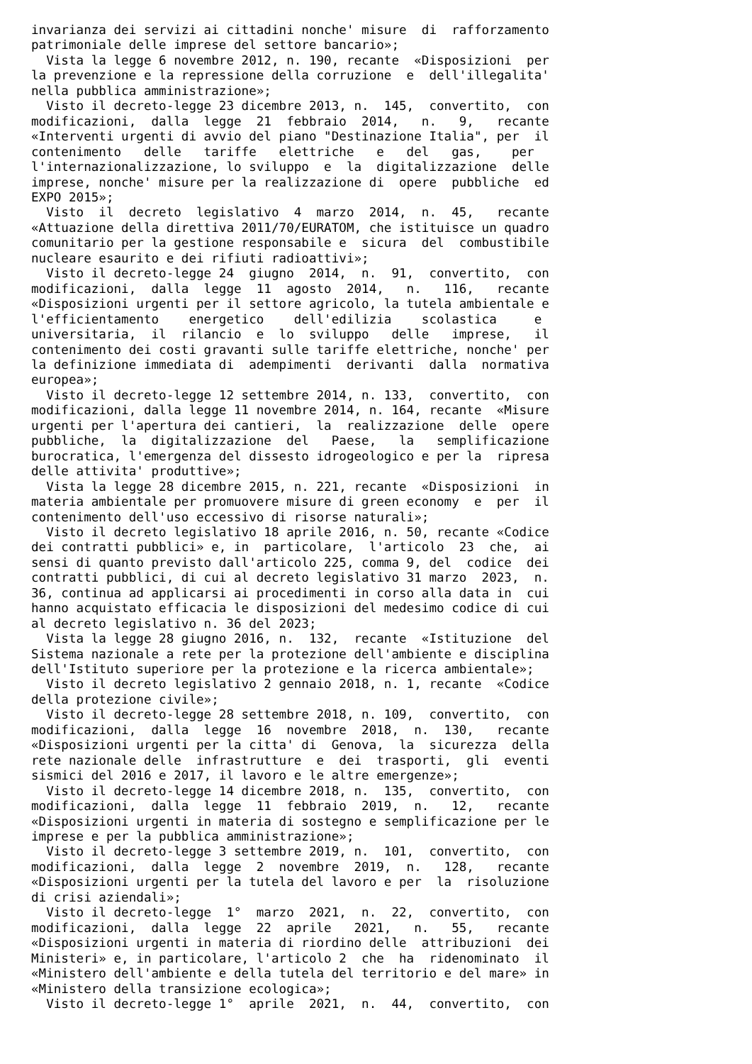invarianza dei servizi ai cittadini nonche' misure  di  rafforzamento
patrimoniale delle imprese del settore bancario»;
  Vista la legge 6 novembre 2012, n. 190, recante  «Disposizioni  per
la prevenzione e la repressione della corruzione  e  dell'illegalita'
nella pubblica amministrazione»;
  Visto il decreto-legge 23 dicembre 2013, n.  145,  convertito,  con
modificazioni,  dalla  legge  21  febbraio  2014,   n.   9,   recante
«Interventi urgenti di avvio del piano "Destinazione Italia", per  il
contenimento   delle   tariffe   elettriche   e   del   gas,    per
l'internazionalizzazione, lo sviluppo  e  la  digitalizzazione  delle
imprese, nonche' misure per la realizzazione di  opere  pubbliche  ed
EXPO 2015»;
  Visto  il  decreto  legislativo  4  marzo  2014,  n.  45,   recante
«Attuazione della direttiva 2011/70/EURATOM, che istituisce un quadro
comunitario per la gestione responsabile e  sicura  del  combustibile
nucleare esaurito e dei rifiuti radioattivi»;
  Visto il decreto-legge 24  giugno  2014,  n.  91,  convertito,  con
modificazioni,  dalla  legge  11  agosto  2014,   n.   116,   recante
«Disposizioni urgenti per il settore agricolo, la tutela ambientale e
l'efficientamento    energetico    dell'edilizia    scolastica     e
universitaria,  il  rilancio  e  lo  sviluppo   delle   imprese,   il
contenimento dei costi gravanti sulle tariffe elettriche, nonche' per
la definizione immediata di  adempimenti  derivanti  dalla  normativa
europea»;
  Visto il decreto-legge 12 settembre 2014, n. 133,  convertito,  con
modificazioni, dalla legge 11 novembre 2014, n. 164, recante  «Misure
urgenti per l'apertura dei cantieri,  la  realizzazione  delle  opere
pubbliche,  la  digitalizzazione  del   Paese,   la   semplificazione
burocratica, l'emergenza del dissesto idrogeologico e per la  ripresa
delle attivita' produttive»;
  Vista la legge 28 dicembre 2015, n. 221, recante  «Disposizioni  in
materia ambientale per promuovere misure di green economy  e  per  il
contenimento dell'uso eccessivo di risorse naturali»;
  Visto il decreto legislativo 18 aprile 2016, n. 50, recante «Codice
dei contratti pubblici» e, in  particolare,  l'articolo  23  che,  ai
sensi di quanto previsto dall'articolo 225, comma 9, del  codice  dei
contratti pubblici, di cui al decreto legislativo 31 marzo  2023,  n.
36, continua ad applicarsi ai procedimenti in corso alla data in  cui
hanno acquistato efficacia le disposizioni del medesimo codice di cui
al decreto legislativo n. 36 del 2023;
  Vista la legge 28 giugno 2016, n.  132,  recante  «Istituzione  del
Sistema nazionale a rete per la protezione dell'ambiente e disciplina
dell'Istituto superiore per la protezione e la ricerca ambientale»;
  Visto il decreto legislativo 2 gennaio 2018, n. 1, recante  «Codice
della protezione civile»;
  Visto il decreto-legge 28 settembre 2018, n. 109,  convertito,  con
modificazioni,  dalla  legge  16  novembre  2018,  n.  130,   recante
«Disposizioni urgenti per la citta' di  Genova,  la  sicurezza  della
rete nazionale delle  infrastrutture  e  dei  trasporti,  gli  eventi
sismici del 2016 e 2017, il lavoro e le altre emergenze»;
  Visto il decreto-legge 14 dicembre 2018, n.  135,  convertito,  con
modificazioni,  dalla  legge  11  febbraio  2019,  n.   12,   recante
«Disposizioni urgenti in materia di sostegno e semplificazione per le
imprese e per la pubblica amministrazione»;
  Visto il decreto-legge 3 settembre 2019, n.  101,  convertito,  con
modificazioni,  dalla  legge  2  novembre  2019,  n.   128,   recante
«Disposizioni urgenti per la tutela del lavoro e per  la  risoluzione
di crisi aziendali»;
  Visto il decreto-legge  1°  marzo  2021,  n.  22,  convertito,  con
modificazioni,  dalla  legge  22  aprile   2021,   n.   55,   recante
«Disposizioni urgenti in materia di riordino delle  attribuzioni  dei
Ministeri» e, in particolare, l'articolo 2  che  ha  ridenominato  il
«Ministero dell'ambiente e della tutela del territorio e del mare» in
«Ministero della transizione ecologica»;
  Visto il decreto-legge 1°  aprile  2021,  n.  44,  convertito,  con